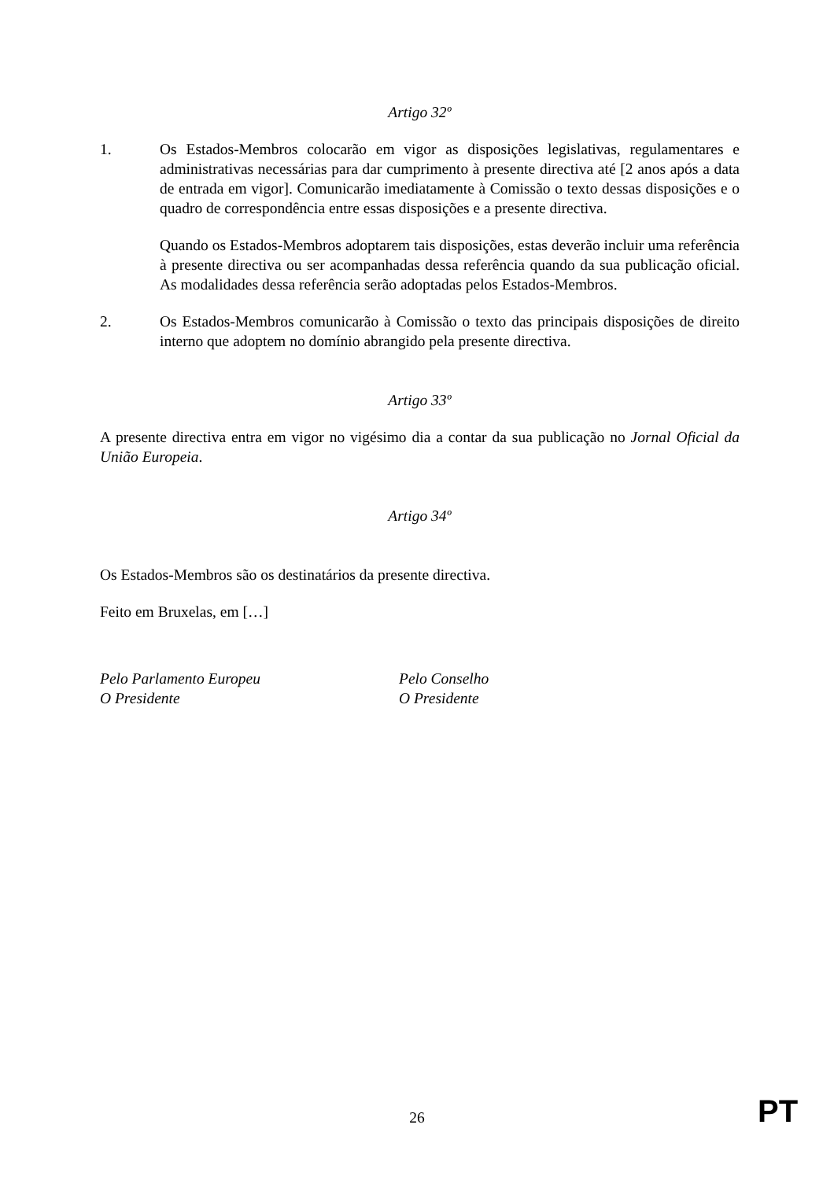Artigo 32º
1. Os Estados-Membros colocarão em vigor as disposições legislativas, regulamentares e administrativas necessárias para dar cumprimento à presente directiva até [2 anos após a data de entrada em vigor]. Comunicarão imediatamente à Comissão o texto dessas disposições e o quadro de correspondência entre essas disposições e a presente directiva.
Quando os Estados-Membros adoptarem tais disposições, estas deverão incluir uma referência à presente directiva ou ser acompanhadas dessa referência quando da sua publicação oficial. As modalidades dessa referência serão adoptadas pelos Estados-Membros.
2. Os Estados-Membros comunicarão à Comissão o texto das principais disposições de direito interno que adoptem no domínio abrangido pela presente directiva.
Artigo 33º
A presente directiva entra em vigor no vigésimo dia a contar da sua publicação no Jornal Oficial da União Europeia.
Artigo 34º
Os Estados-Membros são os destinatários da presente directiva.
Feito em Bruxelas, em […]
Pelo Parlamento Europeu
O Presidente
Pelo Conselho
O Presidente
26 PT